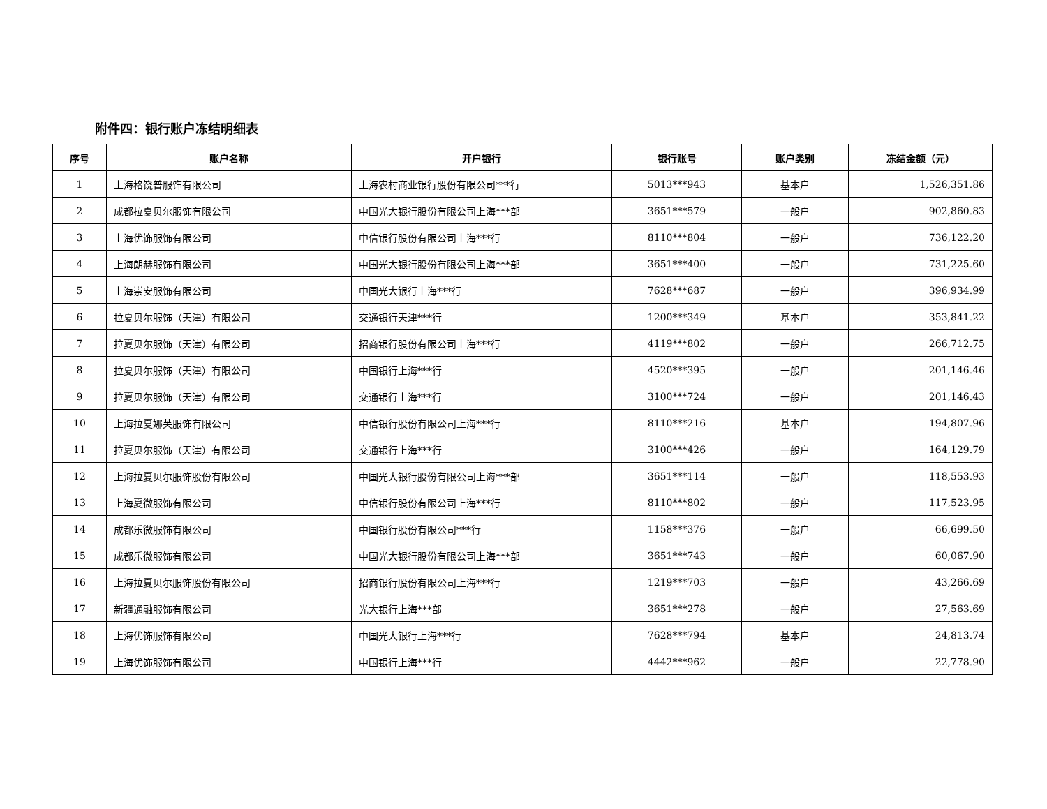附件四：银行账户冻结明细表
| 序号 | 账户名称 | 开户银行 | 银行账号 | 账户类别 | 冻结金额（元） |
| --- | --- | --- | --- | --- | --- |
| 1 | 上海格饶普服饰有限公司 | 上海农村商业银行股份有限公司***行 | 5013***943 | 基本户 | 1,526,351.86 |
| 2 | 成都拉夏贝尔服饰有限公司 | 中国光大银行股份有限公司上海***部 | 3651***579 | 一般户 | 902,860.83 |
| 3 | 上海优饰服饰有限公司 | 中信银行股份有限公司上海***行 | 8110***804 | 一般户 | 736,122.20 |
| 4 | 上海朗赫服饰有限公司 | 中国光大银行股份有限公司上海***部 | 3651***400 | 一般户 | 731,225.60 |
| 5 | 上海崇安服饰有限公司 | 中国光大银行上海***行 | 7628***687 | 一般户 | 396,934.99 |
| 6 | 拉夏贝尔服饰（天津）有限公司 | 交通银行天津***行 | 1200***349 | 基本户 | 353,841.22 |
| 7 | 拉夏贝尔服饰（天津）有限公司 | 招商银行股份有限公司上海***行 | 4119***802 | 一般户 | 266,712.75 |
| 8 | 拉夏贝尔服饰（天津）有限公司 | 中国银行上海***行 | 4520***395 | 一般户 | 201,146.46 |
| 9 | 拉夏贝尔服饰（天津）有限公司 | 交通银行上海***行 | 3100***724 | 一般户 | 201,146.43 |
| 10 | 上海拉夏娜芙服饰有限公司 | 中信银行股份有限公司上海***行 | 8110***216 | 基本户 | 194,807.96 |
| 11 | 拉夏贝尔服饰（天津）有限公司 | 交通银行上海***行 | 3100***426 | 一般户 | 164,129.79 |
| 12 | 上海拉夏贝尔服饰股份有限公司 | 中国光大银行股份有限公司上海***部 | 3651***114 | 一般户 | 118,553.93 |
| 13 | 上海夏微服饰有限公司 | 中信银行股份有限公司上海***行 | 8110***802 | 一般户 | 117,523.95 |
| 14 | 成都乐微服饰有限公司 | 中国银行股份有限公司***行 | 1158***376 | 一般户 | 66,699.50 |
| 15 | 成都乐微服饰有限公司 | 中国光大银行股份有限公司上海***部 | 3651***743 | 一般户 | 60,067.90 |
| 16 | 上海拉夏贝尔服饰股份有限公司 | 招商银行股份有限公司上海***行 | 1219***703 | 一般户 | 43,266.69 |
| 17 | 新疆通融服饰有限公司 | 光大银行上海***部 | 3651***278 | 一般户 | 27,563.69 |
| 18 | 上海优饰服饰有限公司 | 中国光大银行上海***行 | 7628***794 | 基本户 | 24,813.74 |
| 19 | 上海优饰服饰有限公司 | 中国银行上海***行 | 4442***962 | 一般户 | 22,778.90 |